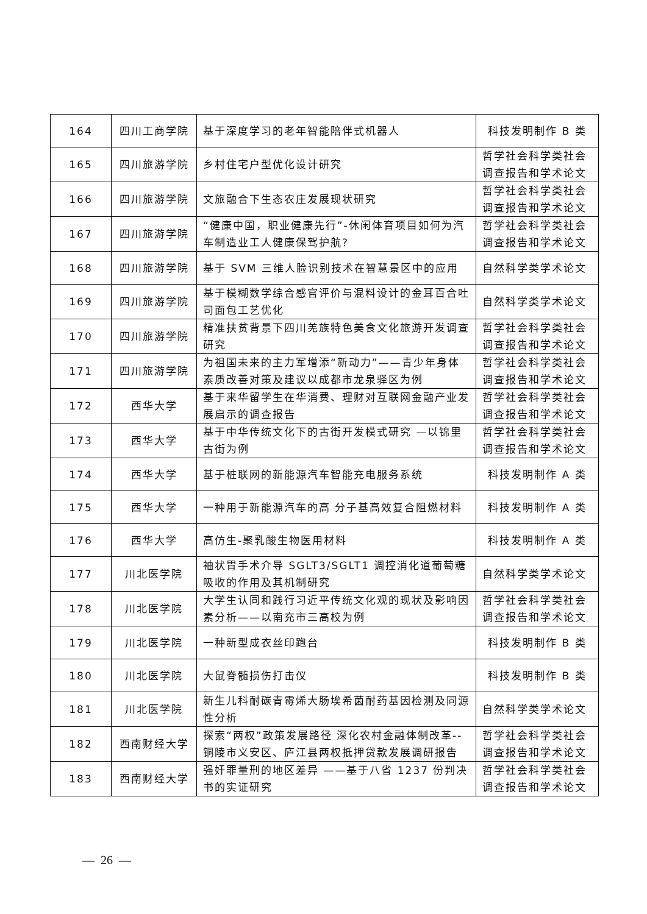| 164 | 四川工商学院 | 基于深度学习的老年智能陪伴式机器人 | 科技发明制作 B 类 |
| 165 | 四川旅游学院 | 乡村住宅户型优化设计研究 | 哲学社会科学类社会调查报告和学术论文 |
| 166 | 四川旅游学院 | 文旅融合下生态农庄发展现状研究 | 哲学社会科学类社会调查报告和学术论文 |
| 167 | 四川旅游学院 | “健康中国，职业健康先行”-休闲体育项目如何为汽车制造业工人健康保驾护航? | 哲学社会科学类社会调查报告和学术论文 |
| 168 | 四川旅游学院 | 基于 SVM 三维人脸识别技术在智慧景区中的应用 | 自然科学类学术论文 |
| 169 | 四川旅游学院 | 基于模糊数学综合感官评价与混料设计的金耳百合吐司面包工艺优化 | 自然科学类学术论文 |
| 170 | 四川旅游学院 | 精准扶贫背景下四川羌族特色美食文化旅游开发调查研究 | 哲学社会科学类社会调查报告和学术论文 |
| 171 | 四川旅游学院 | 为祖国未来的主力军增添“新动力”——青少年身体素质改善对策及建议以成都市龙泉驿区为例 | 哲学社会科学类社会调查报告和学术论文 |
| 172 | 西华大学 | 基于来华留学生在华消费、理财对互联网金融产业发展启示的调查报告 | 哲学社会科学类社会调查报告和学术论文 |
| 173 | 西华大学 | 基于中华传统文化下的古街开发模式研究 —以锦里古街为例 | 哲学社会科学类社会调查报告和学术论文 |
| 174 | 西华大学 | 基于桩联网的新能源汽车智能充电服务系统 | 科技发明制作 A 类 |
| 175 | 西华大学 | 一种用于新能源汽车的高 分子基高效复合阻燃材料 | 科技发明制作 A 类 |
| 176 | 西华大学 | 高仿生-聚乳酸生物医用材料 | 科技发明制作 A 类 |
| 177 | 川北医学院 | 袖状胃手术介导 SGLT3/SGLT1 调控消化道葡萄糖吸收的作用及其机制研究 | 自然科学类学术论文 |
| 178 | 川北医学院 | 大学生认同和践行习近平传统文化观的现状及影响因素分析——以南充市三高校为例 | 哲学社会科学类社会调查报告和学术论文 |
| 179 | 川北医学院 | 一种新型成衣丝印跑台 | 科技发明制作 B 类 |
| 180 | 川北医学院 | 大鼠脊髓损伤打击仪 | 科技发明制作 B 类 |
| 181 | 川北医学院 | 新生儿科耐碳青霉烯大肠埃希菌耐药基因检测及同源性分析 | 自然科学类学术论文 |
| 182 | 西南财经大学 | 探索“两权”政策发展路径 深化农村金融体制改革--铜陵市义安区、庐江县两权抵押贷款发展调研报告 | 哲学社会科学类社会调查报告和学术论文 |
| 183 | 西南财经大学 | 强奸罪量刑的地区差异 ——基于八省 1237 份判决书的实证研究 | 哲学社会科学类社会调查报告和学术论文 |
— 26 —